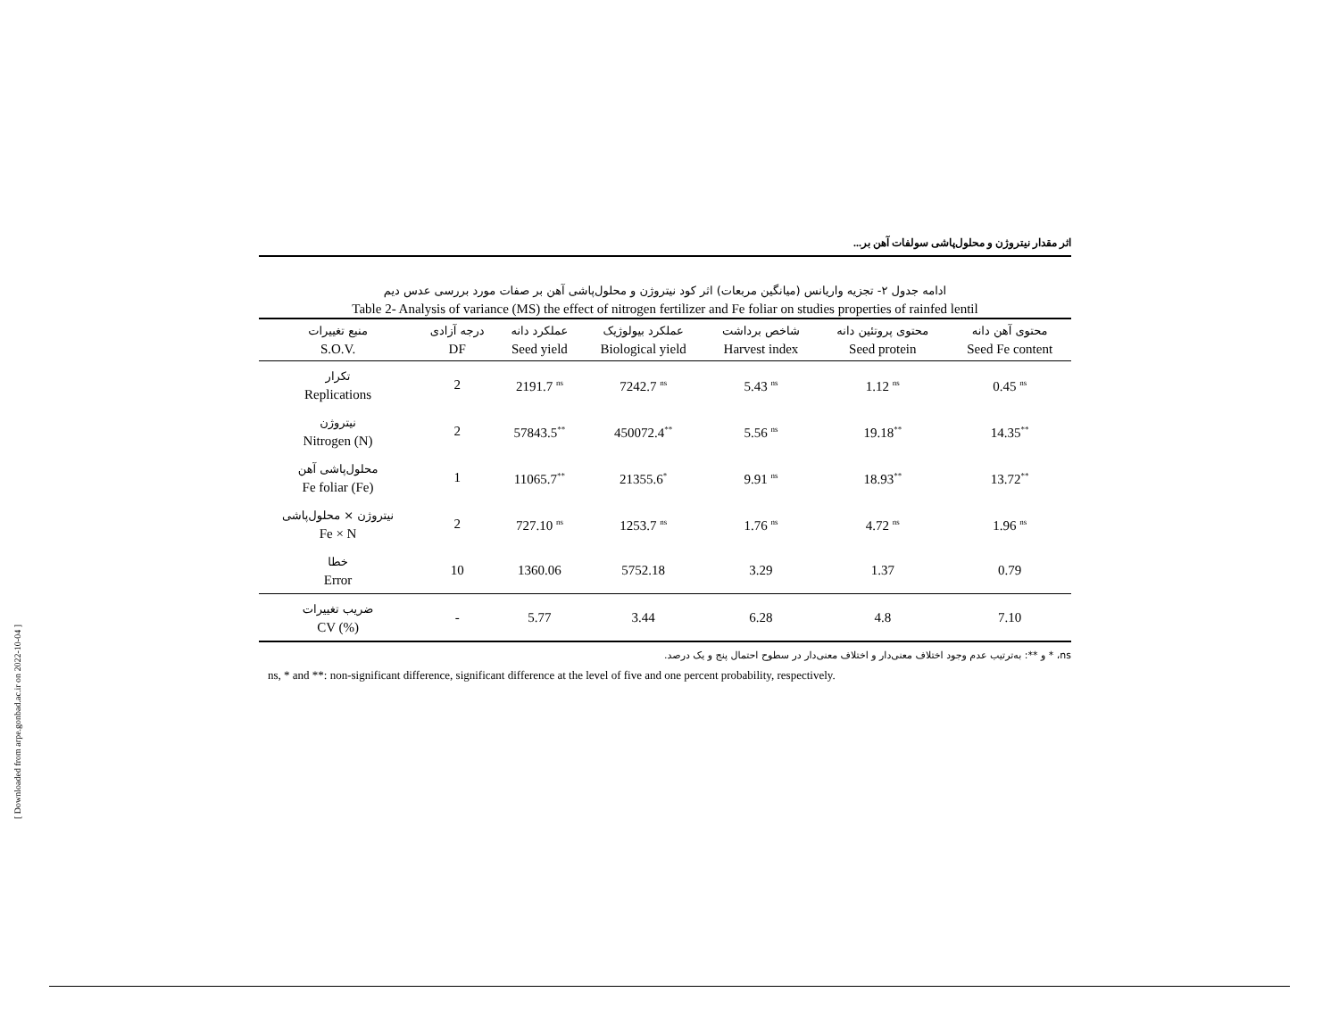[ Downloaded from arpe.gonbad.ac.ir on 2022-10-04 ]
اثر مقدار نیتروژن و محلول‌پاشی سولفات آهن بر...
ادامه جدول ۲- تجزیه واریانس (میانگین مربعات) اثر کود نیتروژن و محلول‌پاشی آهن بر صفات مورد بررسی عدس دیم
Table 2- Analysis of variance (MS) the effect of nitrogen fertilizer and Fe foliar on studies properties of rainfed lentil
| منبع تغییرات S.O.V. | درجه آزادی DF | عملکرد دانه Seed yield | عملکرد بیولوژیک Biological yield | شاخص برداشت Harvest index | محتوی پروتئین دانه Seed protein | محتوی آهن دانه Seed Fe content |
| --- | --- | --- | --- | --- | --- | --- |
| تکرار Replications | 2 | 2191.7 <sup>ns</sup> | 7242.7 <sup>ns</sup> | 5.43 <sup>ns</sup> | 1.12 <sup>ns</sup> | 0.45 <sup>ns</sup> |
| نیتروژن Nitrogen (N) | 2 | 57843.5<sup>**</sup> | 450072.4<sup>**</sup> | 5.56 <sup>ns</sup> | 19.18<sup>**</sup> | 14.35<sup>**</sup> |
| محلول‌پاشی آهن Fe foliar (Fe) | 1 | 11065.7<sup>**</sup> | 21355.6<sup>*</sup> | 9.91 <sup>ns</sup> | 18.93<sup>**</sup> | 13.72<sup>**</sup> |
| نیتروژن × محلول‌پاشی Fe × N | 2 | 727.10 <sup>ns</sup> | 1253.7 <sup>ns</sup> | 1.76 <sup>ns</sup> | 4.72 <sup>ns</sup> | 1.96 <sup>ns</sup> |
| خطا Error | 10 | 1360.06 | 5752.18 | 3.29 | 1.37 | 0.79 |
| ضریب تغییرات CV (%) | - | 5.77 | 3.44 | 6.28 | 4.8 | 7.10 |
ns، * و **: به‌ترتیب عدم وجود اختلاف معنی‌دار و اختلاف معنی‌دار در سطوح احتمال پنج و یک درصد.
ns, * and **: non-significant difference, significant difference at the level of five and one percent probability, respectively.